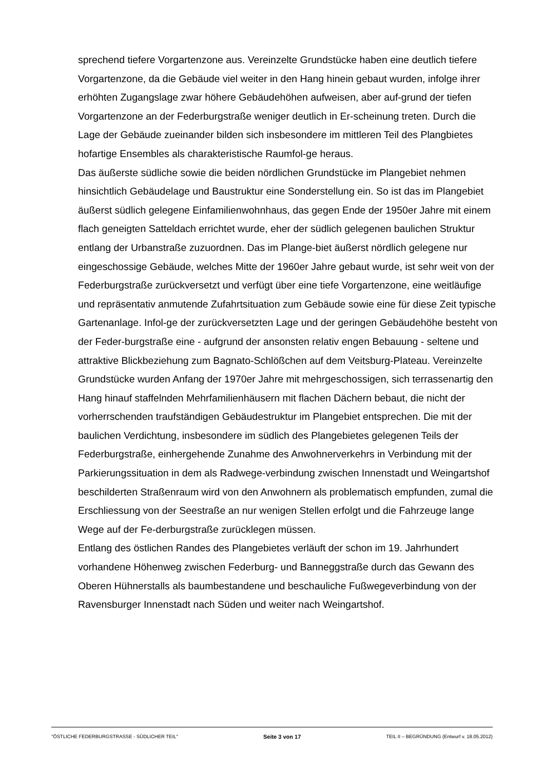sprechend tiefere Vorgartenzone aus. Vereinzelte Grundstücke haben eine deutlich tiefere Vorgartenzone, da die Gebäude viel weiter in den Hang hinein gebaut wurden, infolge ihrer erhöhten Zugangslage zwar höhere Gebäudehöhen aufweisen, aber auf-grund der tiefen Vorgartenzone an der Federburgstraße weniger deutlich in Er-scheinung treten. Durch die Lage der Gebäude zueinander bilden sich insbesondere im mittleren Teil des Plangbietes hofartige Ensembles als charakteristische Raumfol-ge heraus.
Das äußerste südliche sowie die beiden nördlichen Grundstücke im Plangebiet nehmen hinsichtlich Gebäudelage und Baustruktur eine Sonderstellung ein. So ist das im Plangebiet äußerst südlich gelegene Einfamilienwohnhaus, das gegen Ende der 1950er Jahre mit einem flach geneigten Satteldach errichtet wurde, eher der südlich gelegenen baulichen Struktur entlang der Urbanstraße zuzuordnen. Das im Plange-biet äußerst nördlich gelegene nur eingeschossige Gebäude, welches Mitte der 1960er Jahre gebaut wurde, ist sehr weit von der Federburgstraße zurückversetzt und verfügt über eine tiefe Vorgartenzone, eine weitläufige und repräsentativ anmutende Zufahrtsituation zum Gebäude sowie eine für diese Zeit typische Gartenanlage. Infol-ge der zurückversetzten Lage und der geringen Gebäudehöhe besteht von der Feder-burgstraße eine - aufgrund der ansonsten relativ engen Bebauung - seltene und attraktive Blickbeziehung zum Bagnato-Schlößchen auf dem Veitsburg-Plateau. Vereinzelte Grundstücke wurden Anfang der 1970er Jahre mit mehrgeschossigen, sich terrassenartig den Hang hinauf staffelnden Mehrfamilienhäusern mit flachen Dächern bebaut, die nicht der vorherrschenden traufständigen Gebäudestruktur im Plangebiet entsprechen. Die mit der baulichen Verdichtung, insbesondere im südlich des Plangebietes gelegenen Teils der Federburgstraße, einhergehende Zunahme des Anwohnerverkehrs in Verbindung mit der Parkierungssituation in dem als Radwege-verbindung zwischen Innenstadt und Weingartshof beschilderten Straßenraum wird von den Anwohnern als problematisch empfunden, zumal die Erschliessung von der Seestraße an nur wenigen Stellen erfolgt und die Fahrzeuge lange Wege auf der Fe-derburgstraße zurücklegen müssen.
Entlang des östlichen Randes des Plangebietes verläuft der schon im 19. Jahrhundert vorhandene Höhenweg zwischen Federburg- und Banneggstraße durch das Gewann des Oberen Hühnerstalls als baumbestandene und beschauliche Fußwegeverbindung von der Ravensburger Innenstadt nach Süden und weiter nach Weingartshof.
"ÖSTLICHE FEDERBURGSTRASSE - SÜDLICHER TEIL" Seite 3 von 17 TEIL II – BEGRÜNDUNG (Entwurf v. 18.05.2012)